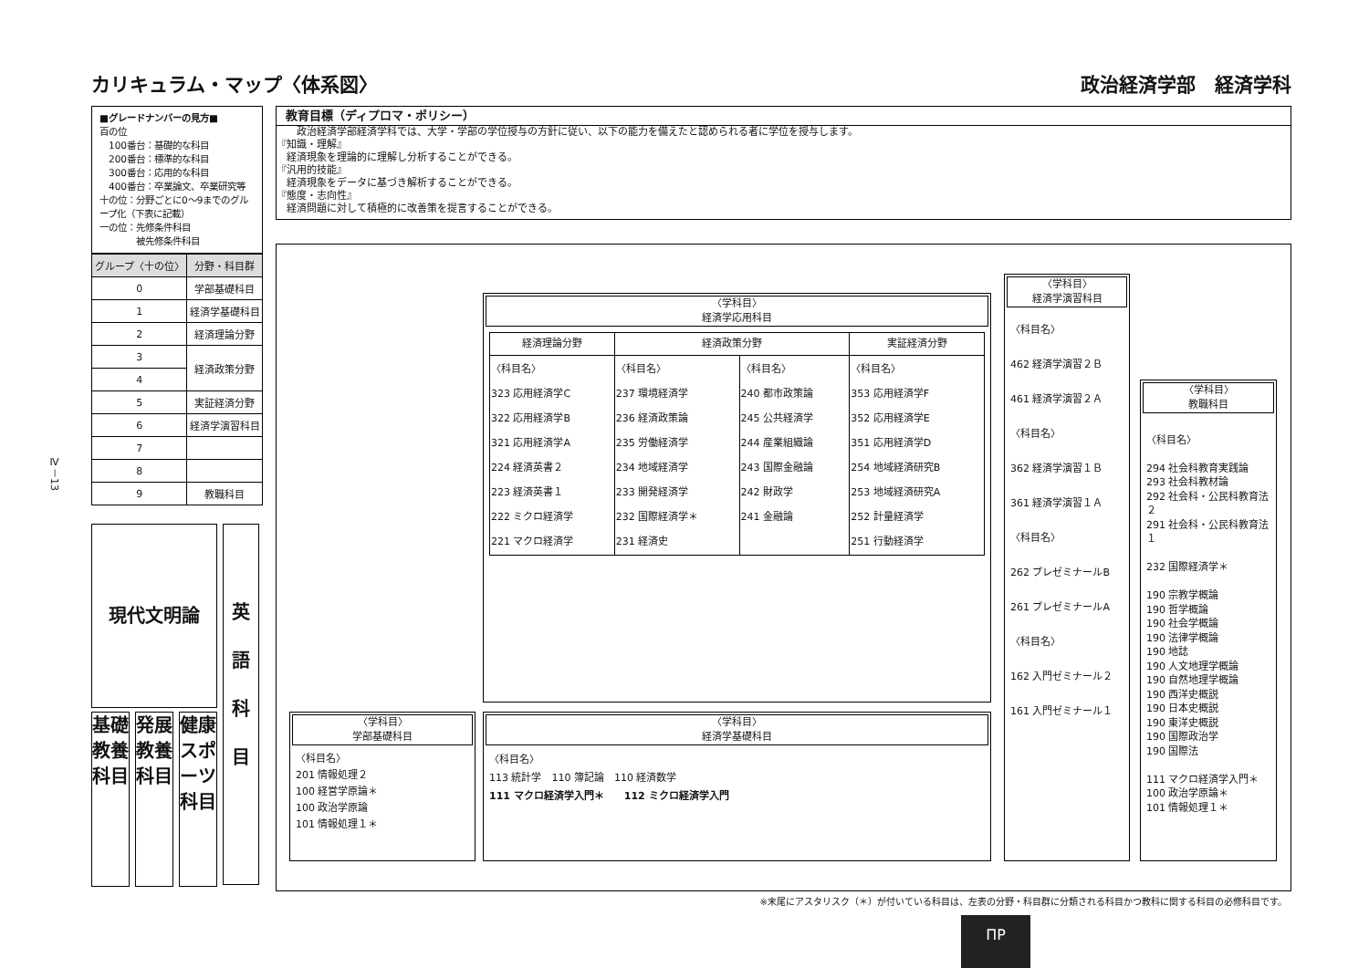カリキュラム・マップ〈体系図〉 政治経済学部　経済学科
Ⅳ－13
■グレードナンバーの見方■
百の位
　100番台：基礎的な科目
　200番台：標準的な科目
　300番台：応用的な科目
　400番台：卒業論文、卒業研究等
十の位：分野ごとに0～9までのグループ化（下表に記載）
一の位：先修条件科目
　　　　被先修条件科目
| グループ〈十の位〉 | 分野・科目群 |
| --- | --- |
| 0 | 学部基礎科目 |
| 1 | 経済学基礎科目 |
| 2 | 経済理論分野 |
| 3 | 経済政策分野 |
| 4 | |
| 5 | 実証経済分野 |
| 6 | 経済学演習科目 |
| 7 | |
| 8 | |
| 9 | 教職科目 |
現代文明論
英
語
科
目
基礎教養科目
発展教養科目
健康スポーツ科目
教育目標（ディプロマ・ポリシー）
　　政治経済学部経済学科では、大学・学部の学位授与の方針に従い、以下の能力を備えたと認められる者に学位を授与します。
『知識・理解』
　経済現象を理論的に理解し分析することができる。
『汎用的技能』
　経済現象をデータに基づき解析することができる。
『態度・志向性』
　経済問題に対して積極的に改善策を提言することができる。
〈学科目〉
経済学応用科目
| 経済理論分野 | 経済政策分野 | | 実証経済分野 |
| 〈科目名〉 323 応用経済学C 322 応用経済学B 321 応用経済学A 224 経済英書２ 223 経済英書１ 222 ミクロ経済学 221 マクロ経済学 | 〈科目名〉 237 環境経済学 236 経済政策論 235 労働経済学 234 地域経済学 233 開発経済学 232 国際経済学＊ 231 経済史 | 〈科目名〉 240 都市政策論 245 公共経済学 244 産業組織論 243 国際金融論 242 財政学 241 金融論 | 〈科目名〉 353 応用経済学F 352 応用経済学E 351 応用経済学D 254 地域経済研究B 253 地域経済研究A 252 計量経済学 251 行動経済学 |
〈学科目〉
学部基礎科目
〈科目名〉
201 情報処理２
100 経営学原論＊
100 政治学原論
101 情報処理１＊
〈学科目〉
経済学基礎科目
〈科目名〉
113 統計学　110 簿記論　110 経済数学
111 マクロ経済学入門＊　　112 ミクロ経済学入門
〈学科目〉
経済学演習科目
〈科目名〉
462 経済学演習２Ｂ
461 経済学演習２Ａ
〈科目名〉
362 経済学演習１Ｂ
361 経済学演習１Ａ
〈科目名〉
262 プレゼミナールB
261 プレゼミナールA
〈科目名〉
162 入門ゼミナール２
161 入門ゼミナール１
〈学科目〉
教職科目
〈科目名〉
294 社会科教育実践論
293 社会科教材論
292 社会科・公民科教育法２
291 社会科・公民科教育法１
232 国際経済学＊
190 宗教学概論
190 哲学概論
190 社会学概論
190 法律学概論
190 地誌
190 人文地理学概論
190 自然地理学概論
190 西洋史概説
190 日本史概説
190 東洋史概説
190 国際政治学
190 国際法
111 マクロ経済学入門＊
100 政治学原論＊
101 情報処理１＊
※末尾にアスタリスク（＊）が付いている科目は、左表の分野・科目群に分類される科目かつ教科に関する科目の必修科目です。
ΠP